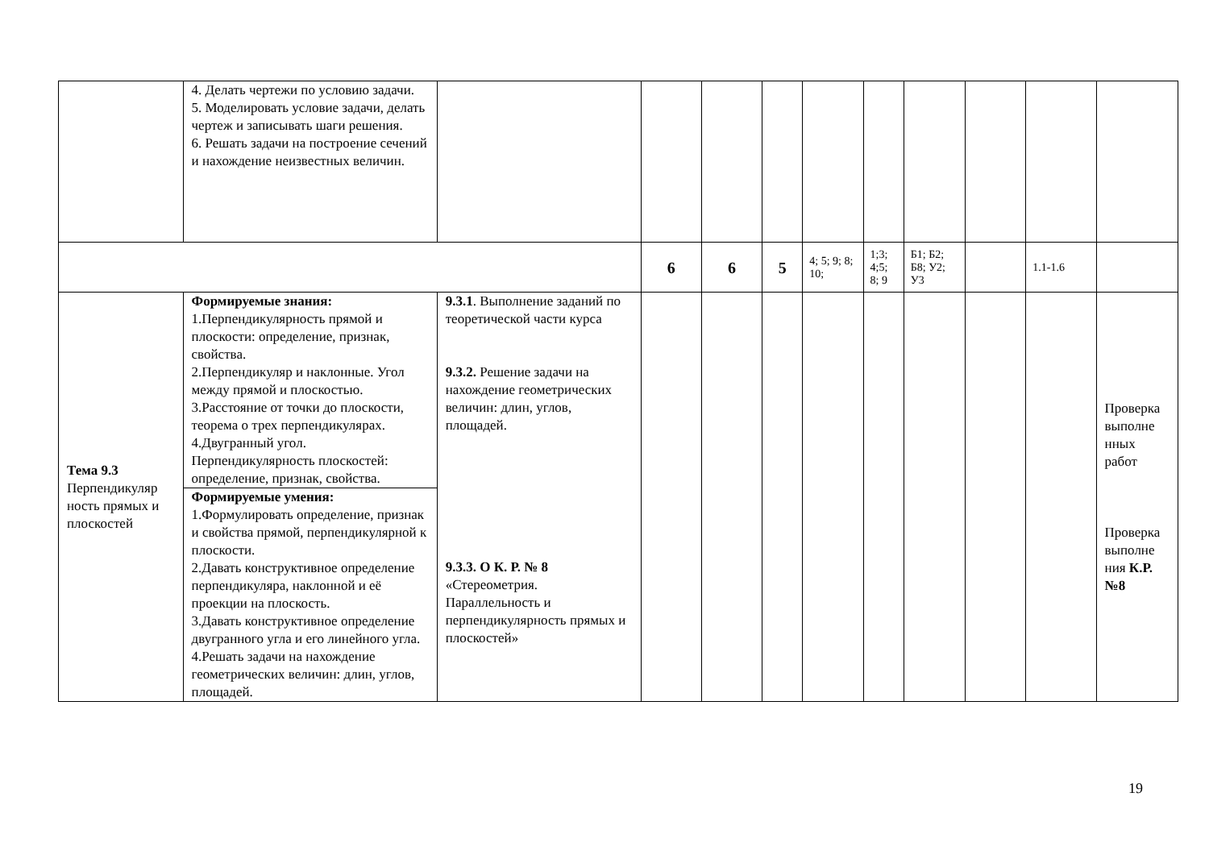| | 4. Делать чертежи по условию задачи. 5. Моделировать условие задачи, делать чертеж и записывать шаги решения. 6. Решать задачи на построение сечений и нахождение неизвестных величин. | | | | | | | | | | |
| | | | 6 | 6 | 5 | 4; 5; 9; 8; 10; | 1;3; 4;5; 8; 9 | Б1; Б2; Б8; У2; У3 | | 1.1-1.6 | |
| Тема 9.3 Перпендикуляр ность прямых и плоскостей | Формируемые знания: 1.Перпендикулярность прямой и плоскости: определение, признак, свойства. 2.Перпендикуляр и наклонные. Угол между прямой и плоскостью. 3.Расстояние от точки до плоскости, теорема о трех перпендикулярах. 4.Двугранный угол. Перпендикулярность плоскостей: определение, признак, свойства. | 9.3.1 . Выполнение заданий по теоретической части курса 9.3.2. Решение задачи на нахождение геометрических величин: длин, углов, площадей. 9.3.3. О К. Р. № 8 «Стереометрия. Параллельность и перпендикулярность прямых и плоскостей» | | | | | | | | | Проверка выполне нных работ Проверка выполне ния К.Р.№8 |
| | Формируемые умения: 1.Формулировать определение, признак и свойства прямой, перпендикулярной к плоскости. 2.Давать конструктивное определение перпендикуляра, наклонной и её проекции на плоскость. 3.Давать конструктивное определение двугранного угла и его линейного угла. 4.Решать задачи на нахождение геометрических величин: длин, углов, площадей. | | | | | | | | | | |
19